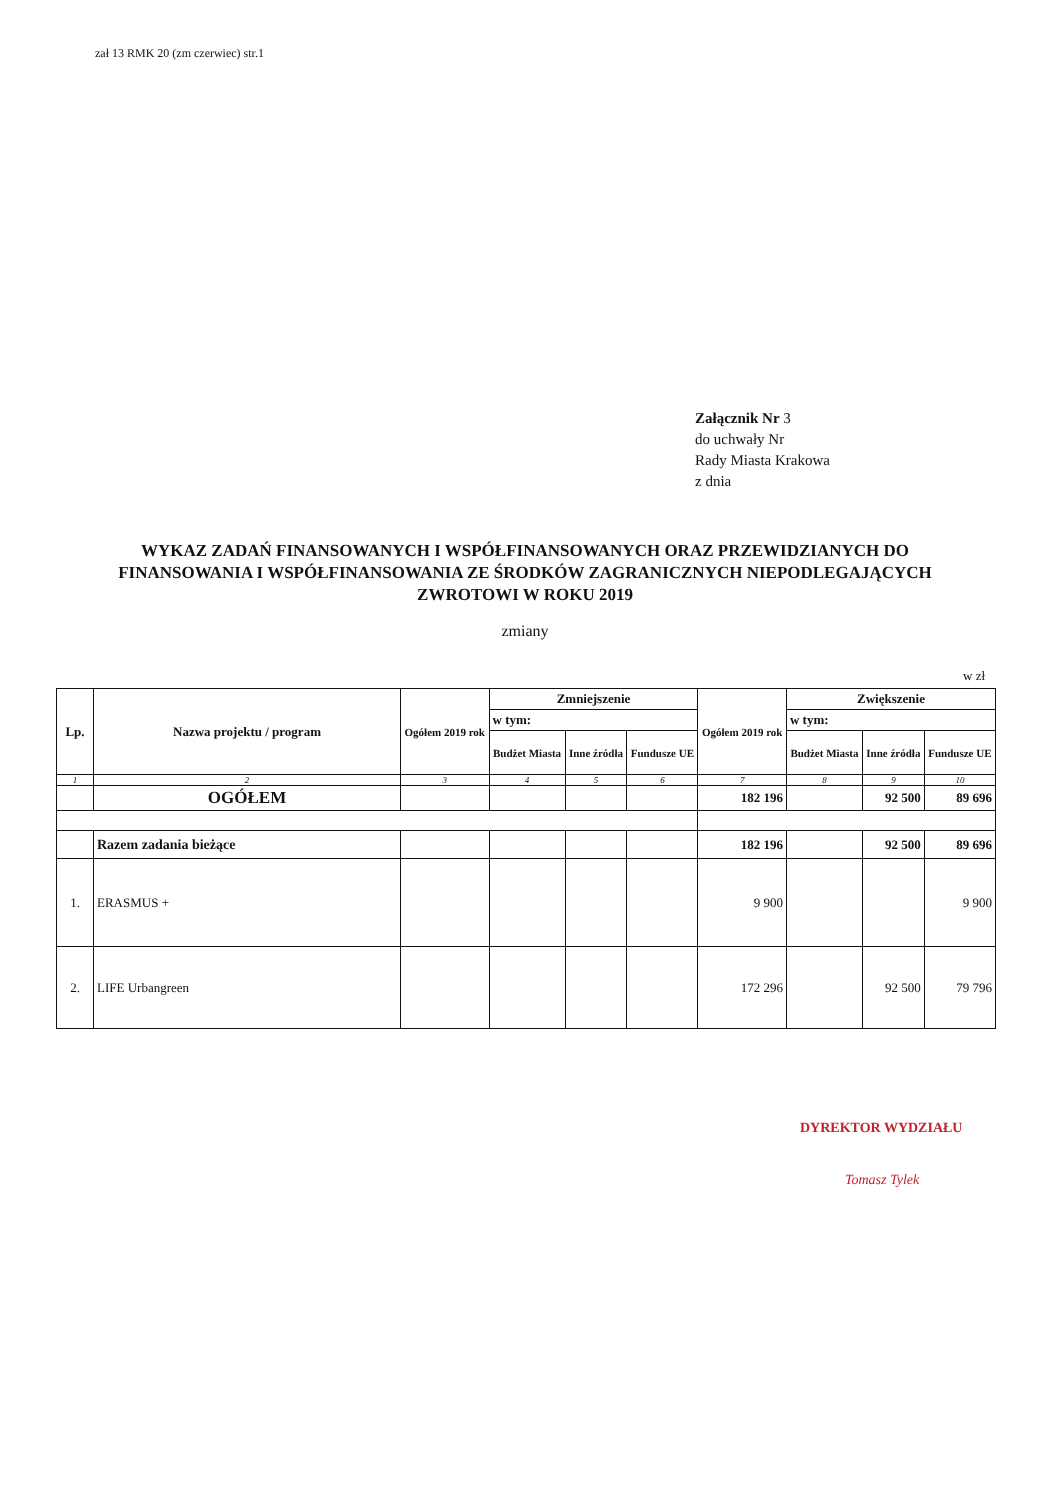zał 13 RMK 20 (zm czerwiec) str.1
Załącznik Nr 3
do uchwały Nr
Rady Miasta Krakowa
z dnia
WYKAZ ZADAŃ FINANSOWANYCH I WSPÓŁFINANSOWANYCH ORAZ PRZEWIDZIANYCH DO FINANSOWANIA I WSPÓŁFINANSOWANIA ZE ŚRODKÓW ZAGRANICZNYCH NIEPODLEGAJĄCYCH ZWROTOWI W ROKU 2019
zmiany
w zł
| Lp. | Nazwa projektu / program | Ogółem 2019 rok | Zmniejszenie | | | Ogółem 2019 rok | Zwiększenie | | |
| --- | --- | --- | --- | --- | --- | --- | --- | --- | --- |
| | | | w tym: | | | | w tym: | | |
| | | | Budżet Miasta | Inne źródła | Fundusze UE | | Budżet Miasta | Inne źródła | Fundusze UE |
| 1 | 2 | 3 | 4 | 5 | 6 | 7 | 8 | 9 | 10 |
| | OGÓŁEM | | | | | 182 196 | | 92 500 | 89 696 |
| | Razem zadania bieżące | | | | | 182 196 | | 92 500 | 89 696 |
| 1. | ERASMUS + | | | | | 9 900 | | | 9 900 |
| 2. | LIFE Urbangreen | | | | | 172 296 | | 92 500 | 79 796 |
DYREKTOR WYDZIAŁU
Tomasz Tylek